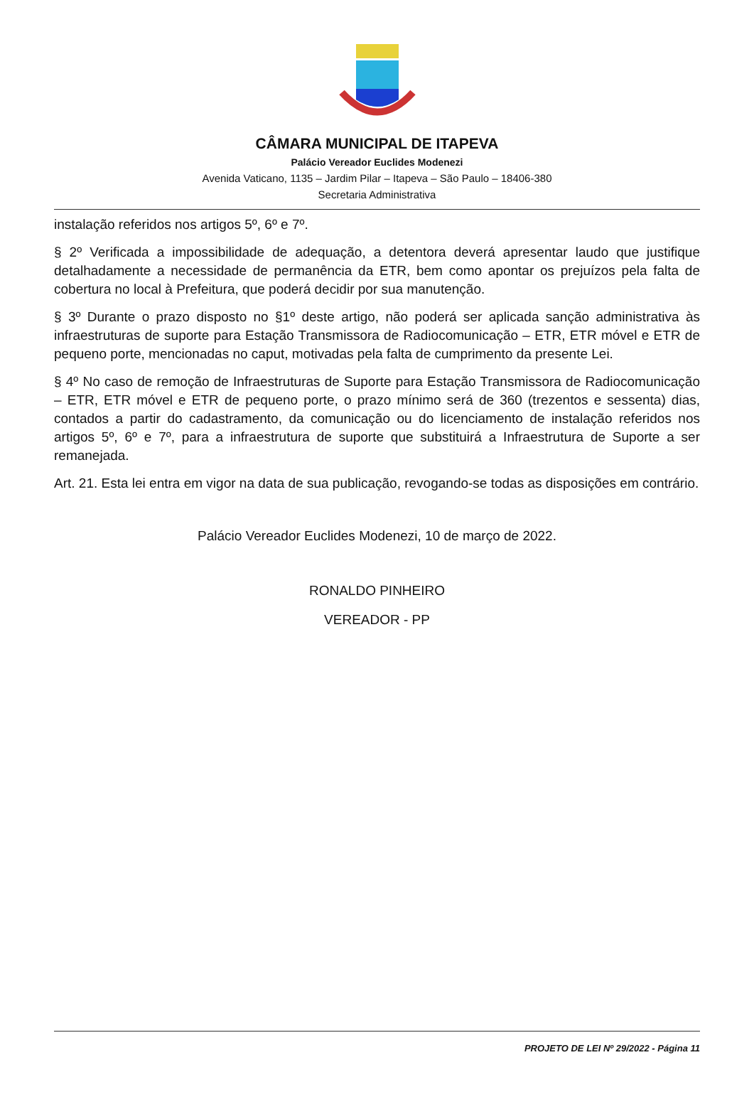CÂMARA MUNICIPAL DE ITAPEVA
Palácio Vereador Euclides Modenezi
Avenida Vaticano, 1135 – Jardim Pilar – Itapeva – São Paulo – 18406-380
Secretaria Administrativa
instalação referidos nos artigos 5º, 6º e 7º.
§ 2º Verificada a impossibilidade de adequação, a detentora deverá apresentar laudo que justifique detalhadamente a necessidade de permanência da ETR, bem como apontar os prejuízos pela falta de cobertura no local à Prefeitura, que poderá decidir por sua manutenção.
§ 3º Durante o prazo disposto no §1º deste artigo, não poderá ser aplicada sanção administrativa às infraestruturas de suporte para Estação Transmissora de Radiocomunicação – ETR, ETR móvel e ETR de pequeno porte, mencionadas no caput, motivadas pela falta de cumprimento da presente Lei.
§ 4º No caso de remoção de Infraestruturas de Suporte para Estação Transmissora de Radiocomunicação – ETR, ETR móvel e ETR de pequeno porte, o prazo mínimo será de 360 (trezentos e sessenta) dias, contados a partir do cadastramento, da comunicação ou do licenciamento de instalação referidos nos artigos 5º, 6º e 7º, para a infraestrutura de suporte que substituirá a Infraestrutura de Suporte a ser remanejada.
Art. 21. Esta lei entra em vigor na data de sua publicação, revogando-se todas as disposições em contrário.
Palácio Vereador Euclides Modenezi, 10 de março de 2022.
RONALDO PINHEIRO
VEREADOR - PP
PROJETO DE LEI Nº 29/2022 - Página 11